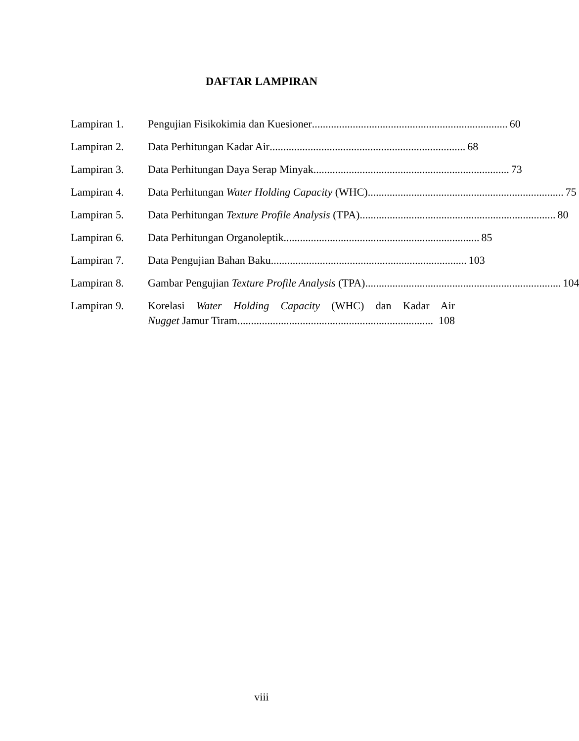DAFTAR LAMPIRAN
Lampiran 1. Pengujian Fisikokimia dan Kuesioner........................................................................ 60
Lampiran 2. Data Perhitungan Kadar Air........................................................................ 68
Lampiran 3. Data Perhitungan Daya Serap Minyak........................................................................ 73
Lampiran 4. Data Perhitungan Water Holding Capacity (WHC)........................................................................ 75
Lampiran 5. Data Perhitungan Texture Profile Analysis (TPA)........................................................................ 80
Lampiran 6. Data Perhitungan Organoleptik........................................................................ 85
Lampiran 7. Data Pengujian Bahan Baku........................................................................ 103
Lampiran 8. Gambar Pengujian Texture Profile Analysis (TPA)........................................................................ 104
Lampiran 9. Korelasi Water Holding Capacity (WHC) dan Kadar Air
Nugget Jamur Tiram........................................................................ 108
viii